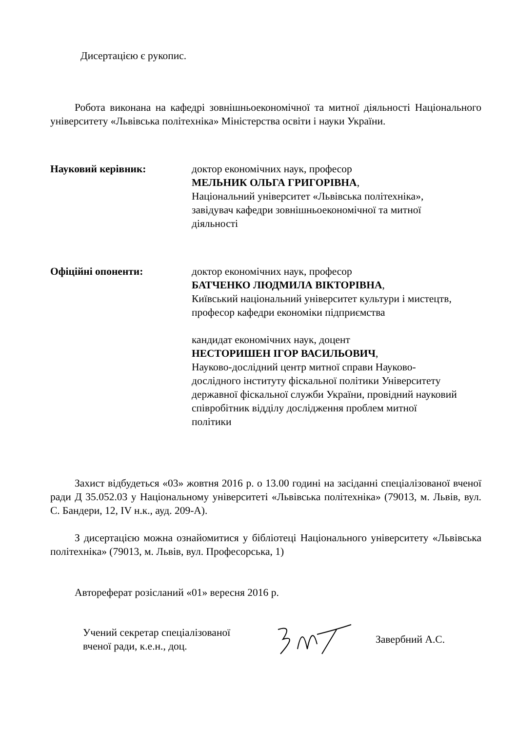Дисертацією є рукопис.
Робота виконана на кафедрі зовнішньоекономічної та митної діяльності Національного університету «Львівська політехніка» Міністерства освіти і науки України.
Науковий керівник: доктор економічних наук, професор
МЕЛЬНИК ОЛЬГА ГРИГОРІВНА,
Національний університет «Львівська політехніка», завідувач кафедри зовнішньоекономічної та митної діяльності
Офіційні опоненти: доктор економічних наук, професор
БАТЧЕНКО ЛЮДМИЛА ВІКТОРІВНА,
Київський національний університет культури і мистецтв,
професор кафедри економіки підприємства
кандидат економічних наук, доцент
НЕСТОРИШЕН ІГОР ВАСИЛЬОВИЧ,
Науково-дослідний центр митної справи Науково-дослідного інституту фіскальної політики Університету державної фіскальної служби України, провідний науковий співробітник відділу дослідження проблем митної політики
Захист відбудеться «03» жовтня 2016 р. о 13.00 годині на засіданні спеціалізованої вченої ради Д 35.052.03 у Національному університеті «Львівська політехніка» (79013, м. Львів, вул. С. Бандери, 12, IV н.к., ауд. 209-А).
З дисертацією можна ознайомитися у бібліотеці Національного університету «Львівська політехніка» (79013, м. Львів, вул. Професорська, 1)
Автореферат розісланий «01» вересня 2016 р.
Учений секретар спеціалізованої
вченої ради, к.е.н., доц.
Завербний А.С.